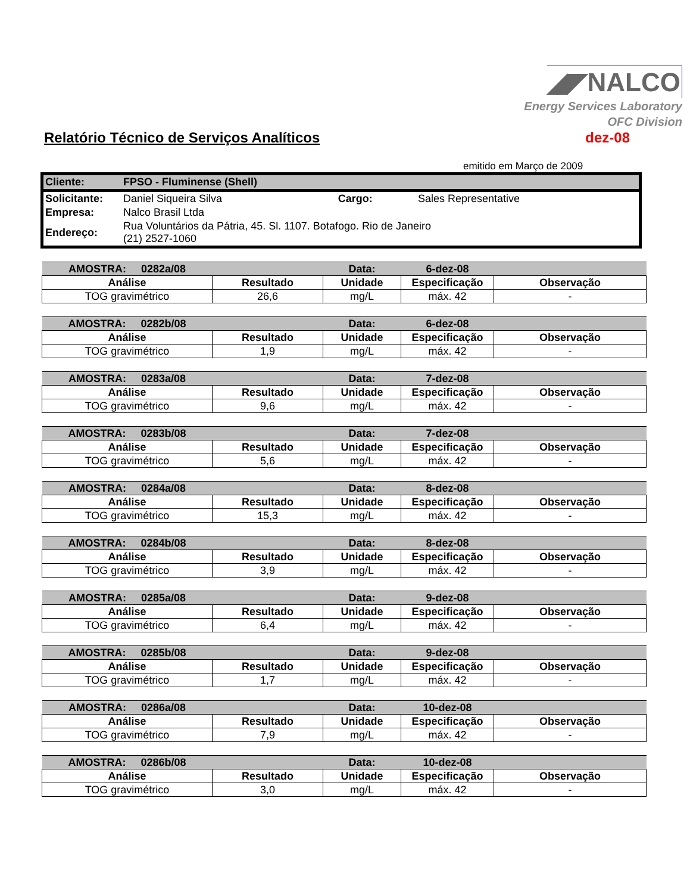◢◤NALCO
Energy Services Laboratory
OFC Division
Relatório Técnico de Serviços Analíticos
dez-08
emitido em Março de 2009
| Cliente: | FPSO - Fluminense (Shell) | | |
| Solicitante: | Daniel Siqueira Silva | Cargo: | Sales Representative |
| Empresa: | Nalco Brasil Ltda | | |
| Endereço: | Rua Voluntários da Pátria, 45. Sl. 1107. Botafogo. Rio de Janeiro (21) 2527-1060 | | |
| AMOSTRA: 0282a/08 | | Data: | 6-dez-08 | |
| Análise | Resultado | Unidade | Especificação | Observação |
| TOG gravimétrico | 26,6 | mg/L | máx. 42 | - |
| AMOSTRA: 0282b/08 | | Data: | 6-dez-08 | |
| Análise | Resultado | Unidade | Especificação | Observação |
| TOG gravimétrico | 1,9 | mg/L | máx. 42 | - |
| AMOSTRA: 0283a/08 | | Data: | 7-dez-08 | |
| Análise | Resultado | Unidade | Especificação | Observação |
| TOG gravimétrico | 9,6 | mg/L | máx. 42 | - |
| AMOSTRA: 0283b/08 | | Data: | 7-dez-08 | |
| Análise | Resultado | Unidade | Especificação | Observação |
| TOG gravimétrico | 5,6 | mg/L | máx. 42 | - |
| AMOSTRA: 0284a/08 | | Data: | 8-dez-08 | |
| Análise | Resultado | Unidade | Especificação | Observação |
| TOG gravimétrico | 15,3 | mg/L | máx. 42 | - |
| AMOSTRA: 0284b/08 | | Data: | 8-dez-08 | |
| Análise | Resultado | Unidade | Especificação | Observação |
| TOG gravimétrico | 3,9 | mg/L | máx. 42 | - |
| AMOSTRA: 0285a/08 | | Data: | 9-dez-08 | |
| Análise | Resultado | Unidade | Especificação | Observação |
| TOG gravimétrico | 6,4 | mg/L | máx. 42 | - |
| AMOSTRA: 0285b/08 | | Data: | 9-dez-08 | |
| Análise | Resultado | Unidade | Especificação | Observação |
| TOG gravimétrico | 1,7 | mg/L | máx. 42 | - |
| AMOSTRA: 0286a/08 | | Data: | 10-dez-08 | |
| Análise | Resultado | Unidade | Especificação | Observação |
| TOG gravimétrico | 7,9 | mg/L | máx. 42 | - |
| AMOSTRA: 0286b/08 | | Data: | 10-dez-08 | |
| Análise | Resultado | Unidade | Especificação | Observação |
| TOG gravimétrico | 3,0 | mg/L | máx. 42 | - |